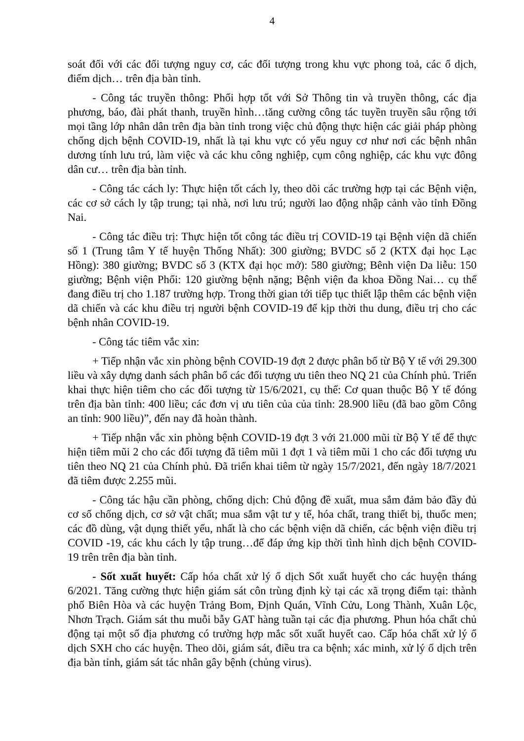4
soát đối với các đối tượng nguy cơ, các đối tượng trong khu vực phong toả, các ổ dịch, điểm dịch… trên địa bàn tỉnh.
- Công tác truyền thông: Phối hợp tốt với Sở Thông tin và truyền thông, các địa phương, báo, đài phát thanh, truyền hình…tăng cường công tác tuyền truyền sâu rộng tới mọi tầng lớp nhân dân trên địa bàn tỉnh trong việc chủ động thực hiện các giải pháp phòng chống dịch bệnh COVID-19, nhất là tại khu vực có yếu nguy cơ như nơi các bệnh nhân dương tính lưu trú, làm việc và các khu công nghiệp, cụm công nghiệp, các khu vực đông dân cư… trên địa bàn tỉnh.
- Công tác cách ly: Thực hiện tốt cách ly, theo dõi các trường hợp tại các Bệnh viện, các cơ sở cách ly tập trung; tại nhà, nơi lưu trú; người lao động nhập cảnh vào tỉnh Đồng Nai.
- Công tác điều trị: Thực hiện tốt công tác điều trị COVID-19 tại Bệnh viện dã chiến số 1 (Trung tâm Y tế huyện Thống Nhất): 300 giường; BVDC số 2 (KTX đại học Lạc Hồng): 380 giường; BVDC số 3 (KTX đại học mở): 580 giường; Bênh viện Da liễu: 150 giường; Bệnh viện Phổi: 120 giường bệnh nặng; Bệnh viện đa khoa Đồng Nai… cụ thể đang điều trị cho 1.187 trường hợp. Trong thời gian tới tiếp tục thiết lập thêm các bệnh viện dã chiến và các khu điều trị người bệnh COVID-19 để kịp thời thu dung, điều trị cho các bệnh nhân COVID-19.
- Công tác tiêm vắc xin:
+ Tiếp nhận vắc xin phòng bệnh COVID-19 đợt 2 được phân bổ từ Bộ Y tế với 29.300 liều và xây dựng danh sách phân bổ các đối tượng ưu tiên theo NQ 21 của Chính phủ. Triển khai thực hiện tiêm cho các đối tượng từ 15/6/2021, cụ thể: Cơ quan thuộc Bộ Y tế đóng trên địa bàn tỉnh: 400 liều; các đơn vị ưu tiên của của tỉnh: 28.900 liều (đã bao gồm Công an tỉnh: 900 liều)”, đến nay đã hoàn thành.
+ Tiếp nhận vắc xin phòng bệnh COVID-19 đợt 3 với 21.000 mũi từ Bộ Y tế để thực hiện tiêm mũi 2 cho các đối tượng đã tiêm mũi 1 đợt 1 và tiêm mũi 1 cho các đối tượng ưu tiên theo NQ 21 của Chính phủ. Đã triển khai tiêm từ ngày 15/7/2021, đến ngày 18/7/2021 đã tiêm được 2.255 mũi.
- Công tác hậu cần phòng, chống dịch: Chủ động đề xuất, mua sắm đảm bảo đầy đủ cơ số chống dịch, cơ sở vật chất; mua sắm vật tư y tế, hóa chất, trang thiết bị, thuốc men; các đồ dùng, vật dụng thiết yếu, nhất là cho các bệnh viện dã chiến, các bệnh viện điều trị COVID -19, các khu cách ly tập trung…để đáp ứng kịp thời tình hình dịch bệnh COVID-19 trên trên địa bàn tỉnh.
- Sốt xuất huyết: Cấp hóa chất xử lý ổ dịch Sốt xuất huyết cho các huyện tháng 6/2021. Tăng cường thực hiện giám sát côn trùng định kỳ tại các xã trọng điểm tại: thành phố Biên Hòa và các huyện Trảng Bom, Định Quán, Vĩnh Cửu, Long Thành, Xuân Lộc, Nhơn Trạch. Giám sát thu muỗi bẫy GAT hàng tuần tại các địa phương. Phun hóa chất chủ động tại một số địa phương có trường hợp mắc sốt xuất huyết cao. Cấp hóa chất xử lý ổ dịch SXH cho các huyện. Theo dõi, giám sát, điều tra ca bệnh; xác minh, xử lý ổ dịch trên địa bàn tỉnh, giám sát tác nhân gây bệnh (chủng virus).